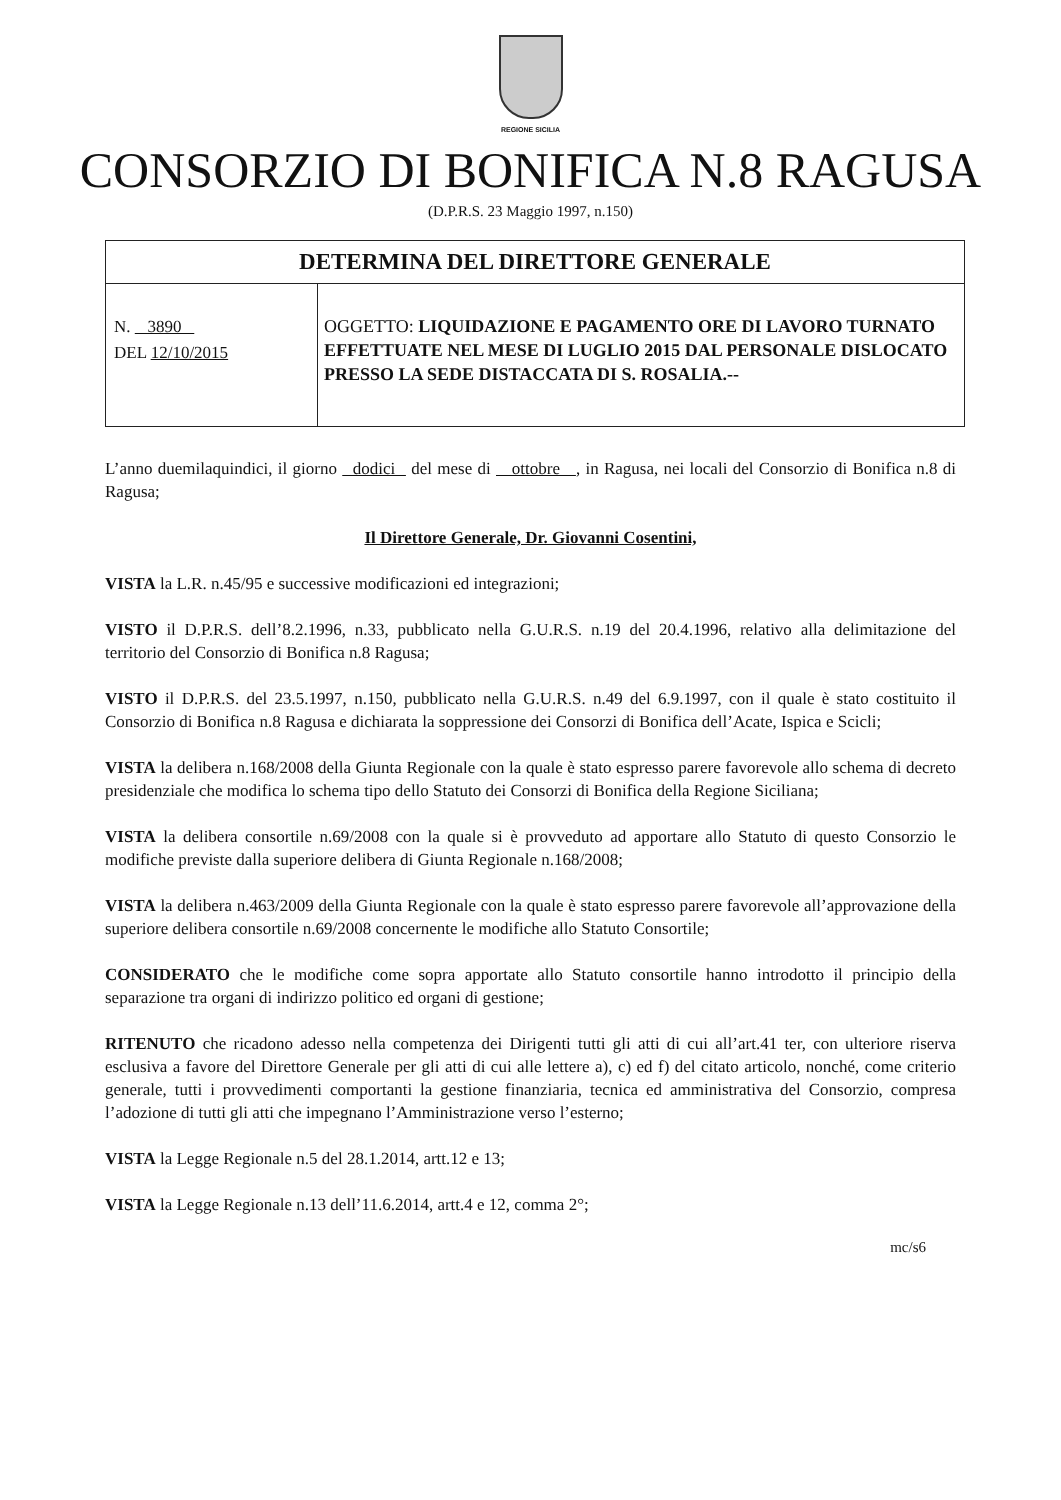REGIONE SICILIA
CONSORZIO DI BONIFICA N.8 RAGUSA
(D.P.R.S. 23 Maggio 1997, n.150)
| DETERMINA DEL DIRETTORE GENERALE | |
| --- | --- |
| N. 3890 DEL 12/10/2015 | OGGETTO: LIQUIDAZIONE E PAGAMENTO ORE DI LAVORO TURNATO EFFETTUATE NEL MESE DI LUGLIO 2015 DAL PERSONALE DISLOCATO PRESSO LA SEDE DISTACCATA DI S. ROSALIA.-- |
L’anno duemilaquindici, il giorno dodici del mese di ottobre , in Ragusa, nei locali del Consorzio di Bonifica n.8 di Ragusa;
Il Direttore Generale, Dr. Giovanni Cosentini,
VISTA la L.R. n.45/95 e successive modificazioni ed integrazioni;
VISTO il D.P.R.S. dell’8.2.1996, n.33, pubblicato nella G.U.R.S. n.19 del 20.4.1996, relativo alla delimitazione del territorio del Consorzio di Bonifica n.8 Ragusa;
VISTO il D.P.R.S. del 23.5.1997, n.150, pubblicato nella G.U.R.S. n.49 del 6.9.1997, con il quale è stato costituito il Consorzio di Bonifica n.8 Ragusa e dichiarata la soppressione dei Consorzi di Bonifica dell’Acate, Ispica e Scicli;
VISTA la delibera n.168/2008 della Giunta Regionale con la quale è stato espresso parere favorevole allo schema di decreto presidenziale che modifica lo schema tipo dello Statuto dei Consorzi di Bonifica della Regione Siciliana;
VISTA la delibera consortile n.69/2008 con la quale si è provveduto ad apportare allo Statuto di questo Consorzio le modifiche previste dalla superiore delibera di Giunta Regionale n.168/2008;
VISTA la delibera n.463/2009 della Giunta Regionale con la quale è stato espresso parere favorevole all’approvazione della superiore delibera consortile n.69/2008 concernente le modifiche allo Statuto Consortile;
CONSIDERATO che le modifiche come sopra apportate allo Statuto consortile hanno introdotto il principio della separazione tra organi di indirizzo politico ed organi di gestione;
RITENUTO che ricadono adesso nella competenza dei Dirigenti tutti gli atti di cui all’art.41 ter, con ulteriore riserva esclusiva a favore del Direttore Generale per gli atti di cui alle lettere a), c) ed f) del citato articolo, nonché, come criterio generale, tutti i provvedimenti comportanti la gestione finanziaria, tecnica ed amministrativa del Consorzio, compresa l’adozione di tutti gli atti che impegnano l’Amministrazione verso l’esterno;
VISTA la Legge Regionale n.5 del 28.1.2014, artt.12 e 13;
VISTA la Legge Regionale n.13 dell’11.6.2014, artt.4 e 12, comma 2°;
mc/s6